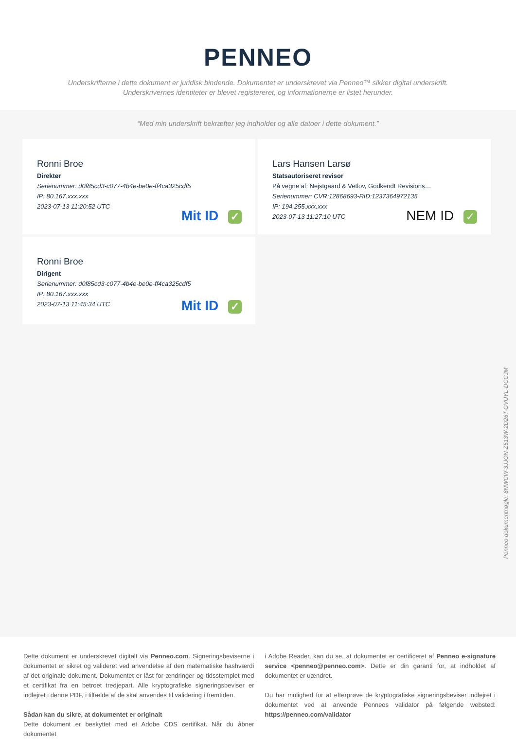PENNEO
Underskrifterne i dette dokument er juridisk bindende. Dokumentet er underskrevet via Penneo™ sikker digital underskrift.
Underskrivernes identiteter er blevet registereret, og informationerne er listet herunder.
“Med min underskrift bekræfter jeg indholdet og alle datoer i dette dokument.”
Ronni Broe
Direktør
Serienummer: d0f85cd3-c077-4b4e-be0e-ff4ca325cdf5
IP: 80.167.xxx.xxx
2023-07-13 11:20:52 UTC
Mit ID ✓
Lars Hansen Larsø
Statsautoriseret revisor
På vegne af: Nejstgaard & Vetlov, Godkendt Revisions…
Serienummer: CVR:12868693-RID:1237364972135
IP: 194.255.xxx.xxx
2023-07-13 11:27:10 UTC
NEM ID ✓
Ronni Broe
Dirigent
Serienummer: d0f85cd3-c077-4b4e-be0e-ff4ca325cdf5
IP: 80.167.xxx.xxx
2023-07-13 11:45:34 UTC
Mit ID ✓
Penneo dokumentnøgle: 8NWCW-3JJON-Z513W-2D26T-GVUYL-DCCJM
Dette dokument er underskrevet digitalt via Penneo.com. Signeringsbeviserne i dokumentet er sikret og valideret ved anvendelse af den matematiske hashværdi af det originale dokument. Dokumentet er låst for ændringer og tidsstemplet med et certifikat fra en betroet tredjepart. Alle kryptografiske signeringsbeviser er indlejret i denne PDF, i tilfælde af de skal anvendes til validering i fremtiden.
Sådan kan du sikre, at dokumentet er originalt
Dette dokument er beskyttet med et Adobe CDS certifikat. Når du åbner dokumentet
i Adobe Reader, kan du se, at dokumentet er certificeret af Penneo e-signature service <penneo@penneo.com>. Dette er din garanti for, at indholdet af dokumentet er uændret.
Du har mulighed for at efterprøve de kryptografiske signeringsbeviser indlejret i dokumentet ved at anvende Penneos validator på følgende websted: https://penneo.com/validator